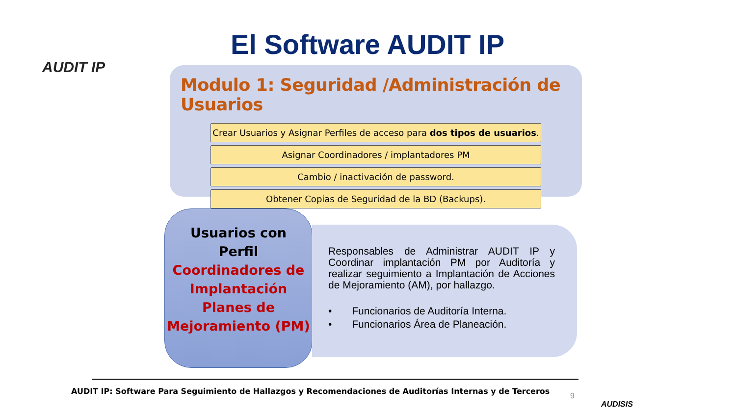AUDIT IP El Software AUDIT IP
Modulo 1: Seguridad /Administración de Usuarios
Crear Usuarios y Asignar Perfiles de acceso para dos tipos de usuarios.
Asignar Coordinadores / implantadores PM
Cambio / inactivación de password.
Obtener Copias de Seguridad de la BD (Backups).
Usuarios con
Perfil
Coordinadores de Implantación Planes de Mejoramiento (PM)
Responsables de Administrar AUDIT IP y Coordinar implantación PM por Auditoría y realizar seguimiento a Implantación de Acciones de Mejoramiento (AM), por hallazgo.
• Funcionarios de Auditoría Interna.
• Funcionarios Área de Planeación.
AUDIT IP: Software Para Seguimiento de Hallazgos y Recomendaciones de Auditorías Internas y de Terceros
9
AUDISIS